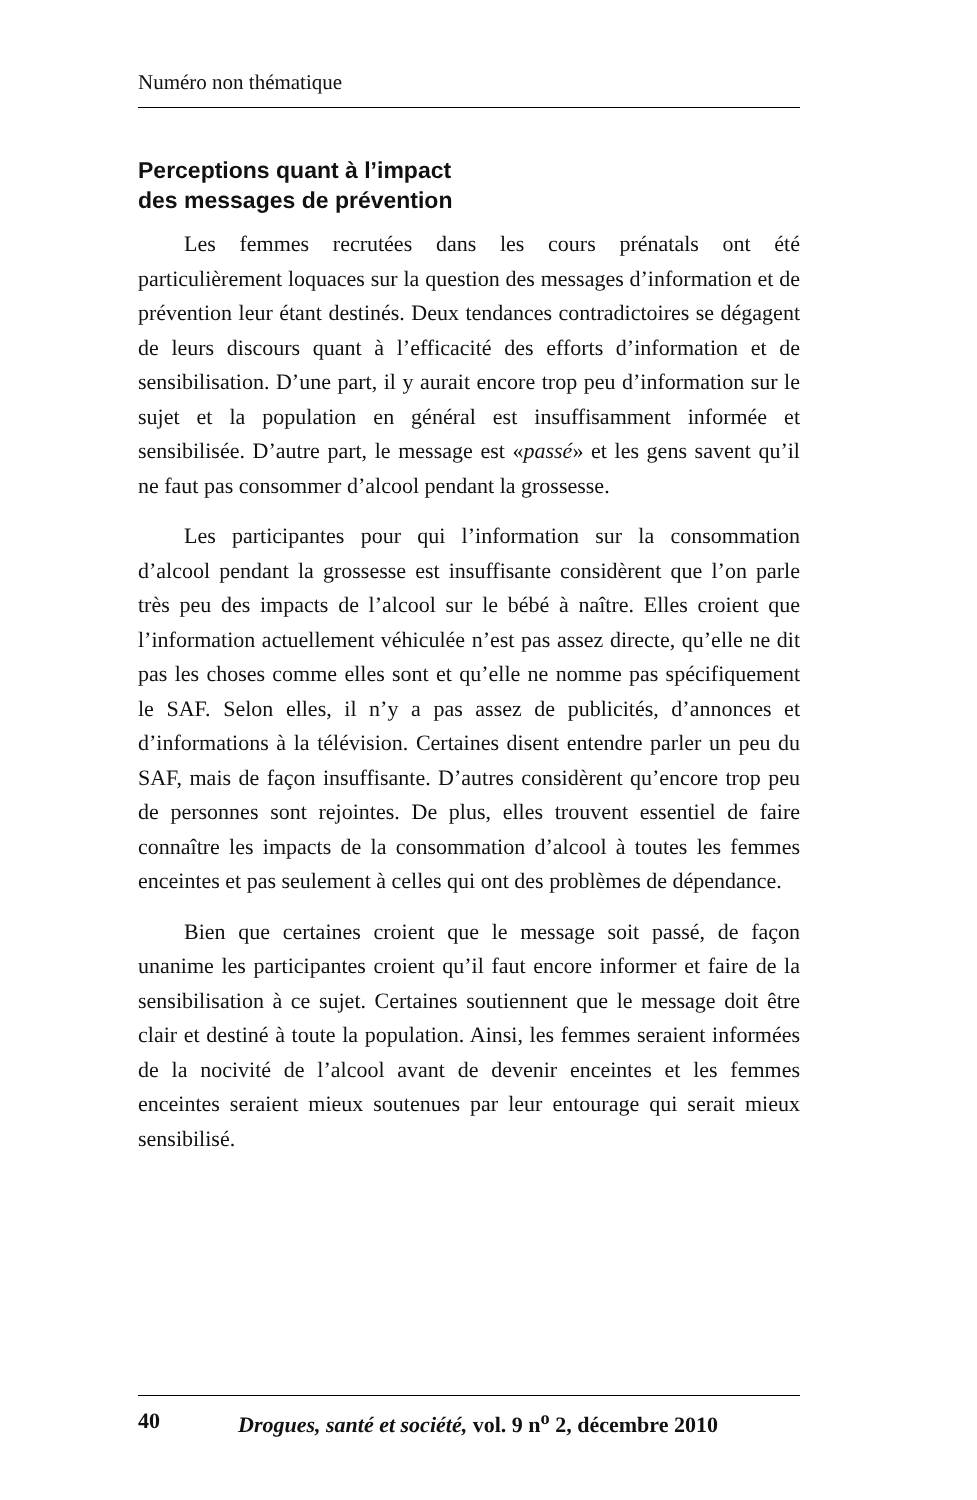Numéro non thématique
Perceptions quant à l’impact
des messages de prévention
Les femmes recrutées dans les cours prénatals ont été particulièrement loquaces sur la question des messages d’information et de prévention leur étant destinés. Deux tendances contradictoires se dégagent de leurs discours quant à l’efficacité des efforts d’information et de sensibilisation. D’une part, il y aurait encore trop peu d’information sur le sujet et la population en général est insuffisamment informée et sensibilisée. D’autre part, le message est «passé» et les gens savent qu’il ne faut pas consommer d’alcool pendant la grossesse.
Les participantes pour qui l’information sur la consommation d’alcool pendant la grossesse est insuffisante considèrent que l’on parle très peu des impacts de l’alcool sur le bébé à naître. Elles croient que l’information actuellement véhiculée n’est pas assez directe, qu’elle ne dit pas les choses comme elles sont et qu’elle ne nomme pas spécifiquement le SAF. Selon elles, il n’y a pas assez de publicités, d’annonces et d’informations à la télévision. Certaines disent entendre parler un peu du SAF, mais de façon insuffisante. D’autres considèrent qu’encore trop peu de personnes sont rejointes. De plus, elles trouvent essentiel de faire connaître les impacts de la consommation d’alcool à toutes les femmes enceintes et pas seulement à celles qui ont des problèmes de dépendance.
Bien que certaines croient que le message soit passé, de façon unanime les participantes croient qu’il faut encore informer et faire de la sensibilisation à ce sujet. Certaines soutiennent que le message doit être clair et destiné à toute la population. Ainsi, les femmes seraient informées de la nocivité de l’alcool avant de devenir enceintes et les femmes enceintes seraient mieux soutenues par leur entourage qui serait mieux sensibilisé.
40 Drogues, santé et société, vol. 9 n<sup>o</sup> 2, décembre 2010